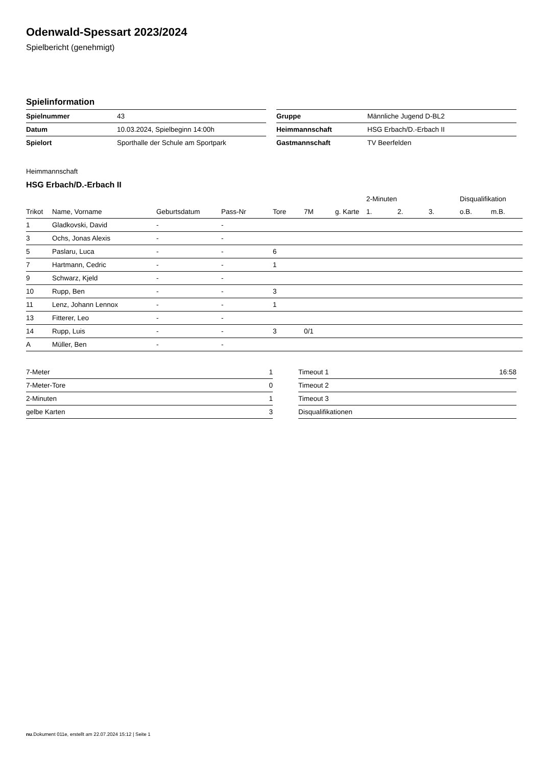Odenwald-Spessart 2023/2024
Spielbericht (genehmigt)
Spielinformation
| Spielnummer | 43 |
| Datum | 10.03.2024, Spielbeginn 14:00h |
| Spielort | Sporthalle der Schule am Sportpark |
| Gruppe | Männliche Jugend D-BL2 |
| Heimmannschaft | HSG Erbach/D.-Erbach II |
| Gastmannschaft | TV Beerfelden |
Heimmannschaft
HSG Erbach/D.-Erbach II
| | | | | | | | 2-Minuten | | | Disqualifikation | |
| --- | --- | --- | --- | --- | --- | --- | --- | --- | --- | --- | --- |
| Trikot | Name, Vorname | Geburtsdatum | Pass-Nr | Tore | 7M | g. Karte | 1. | 2. | 3. | o.B. | m.B. |
| 1 | Gladkovski, David | - | - | | | | | | | | |
| 3 | Ochs, Jonas Alexis | - | - | | | | | | | | |
| 5 | Paslaru, Luca | - | - | 6 | | | | | | | |
| 7 | Hartmann, Cedric | - | - | 1 | | | | | | | |
| 9 | Schwarz, Kjeld | - | - | | | | | | | | |
| 10 | Rupp, Ben | - | - | 3 | | | | | | | |
| 11 | Lenz, Johann Lennox | - | - | 1 | | | | | | | |
| 13 | Fitterer, Leo | - | - | | | | | | | | |
| 14 | Rupp, Luis | - | - | 3 | 0/1 | | | | | | |
| A | Müller, Ben | - | - | | | | | | | | |
| 7-Meter | 1 |
| 7-Meter-Tore | 0 |
| 2-Minuten | 1 |
| gelbe Karten | 3 |
| Timeout 1 | 16:58 |
| Timeout 2 | |
| Timeout 3 | |
| Disqualifikationen | |
nu.Dokument 011e, erstellt am 22.07.2024 15:12 | Seite 1